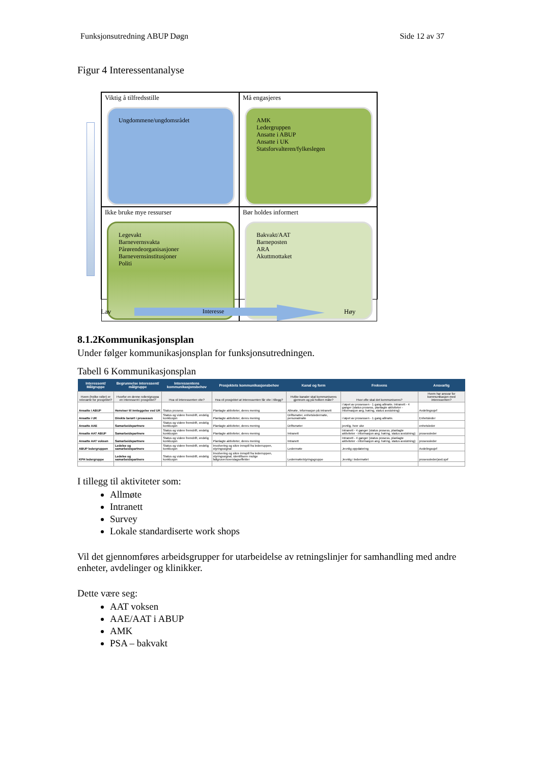Funksjonsutredning ABUP Døgn Side 12 av 37
Figur 4 Interessentanalyse
Viktig å tilfredsstille
Ungdommene/ungdomsrådet
Må engasjeres
AMK
Ledergruppen
Ansatte i ABUP
Ansatte i UK
Statsforvalteren/fylkeslegen
Ikke bruke mye ressurser
Legevakt
Barnevernsvakta
Pårørendeorganisasjoner
Barnevernsinstitusjoner
Politi
Bør holdes informert
Bakvakt/AAT
Barneposten
ARA
Akuttmottaket
Lav Interesse Høy
8.1.2Kommunikasjonsplan
Under følger kommunikasjonsplan for funksjonsutredningen.
Tabell 6 Kommunikasjonsplan
| Interessent/ Målgruppe | Begrunnelse interessent/ målgruppe | Interessentens kommunikasjonsbehov | Prosjektets kommunikasjonsbehov | Kanal og form | Frekvens | Ansvarlig |
| --- | --- | --- | --- | --- | --- | --- |
| Hvem (hvilke roller) er relevante for prosjektet? | Hvorfor en denne rollen/gruppa en interessent i prosjektet? | Hva vil interessenten vite? | Hva vil prosjektet at interessenten får vite i tillegg? | Hvilke kanaler skal kommuniseres gjennom og på hvilken måte? | Hvor ofte skal det kommuniseres? | Hvem har ansvar for kommunikasjon med interessenten? |
| Ansatte i ABUP | Henviser til innleggelse ved UK | Status prosess | Planlagte aktiviteter, deres mening | Allmøte, informasjon på intranett | i løpet av prosessen - 1 gang allmøte. Intranett - 4 ganger (status prosess, planlagte aktiviteter - informasjon ang. høring, status avslutning) | Avdelingssjef |
| Ansatte i UK | Direkte berørt i prosessen | Status og videre fremdrift, endelig konklusjon | Planlagte aktiviteter, deres mening | Driftsmøter, enhetsledermøte, personalmøte | i løpet av prosessen - 1 gang allmøte. | Enhetsleder |
| Ansatte AAE | Samarbeidspartnere | Status og videre fremdrift, endelig konklusjon | Planlagte aktiviteter, deres mening | Driftsmøter | jevnlig, hver uke | enhetsleder |
| Ansatte AAT ABUP | Samarbeidspartnere | Status og videre fremdrift, endelig konklusjon | Planlagte aktiviteter, deres mening | Intranett | Intranett - 4 ganger (status prosess, planlagte aktiviteter - informasjon ang. høring, status avslutning) | prosessleder |
| Ansatte AAT voksen | Samarbeidspartnere | Status og videre fremdrift, endelig konklusjon | Planlagte aktiviteter, deres mening | Intranett | Intranett - 4 ganger (status prosess, planlagte aktiviteter - informasjon ang. høring, status avslutning) | prosessleder |
| ABUP ledergruppen | Ledelse og samarbeidspartnere | Status og videre fremdrift, endelig konklusjon | Involvering og sikre innspill fra lederruppen, styringssignal | Ledermøte | Jevnlig oppdatering | Avdelingssjef |
| KPH ledergruppe | Ledelse og samarbeidspartnere | Status og videre fremdrift, endelig konklusjon | Involvering og sikre innspill fra lederruppen, styringssignal, identifisere mulige fallgruver/overslagseffekter | Ledermøte/styringsgruppe | Jevnlig i ledermøtet | prosessleder(avd.sjef |
I tillegg til aktiviteter som:
Allmøte
Intranett
Survey
Lokale standardiserte work shops
Vil det gjennomføres arbeidsgrupper for utarbeidelse av retningslinjer for samhandling med andre enheter, avdelinger og klinikker.
Dette være seg:
AAT voksen
AAE/AAT i ABUP
AMK
PSA – bakvakt